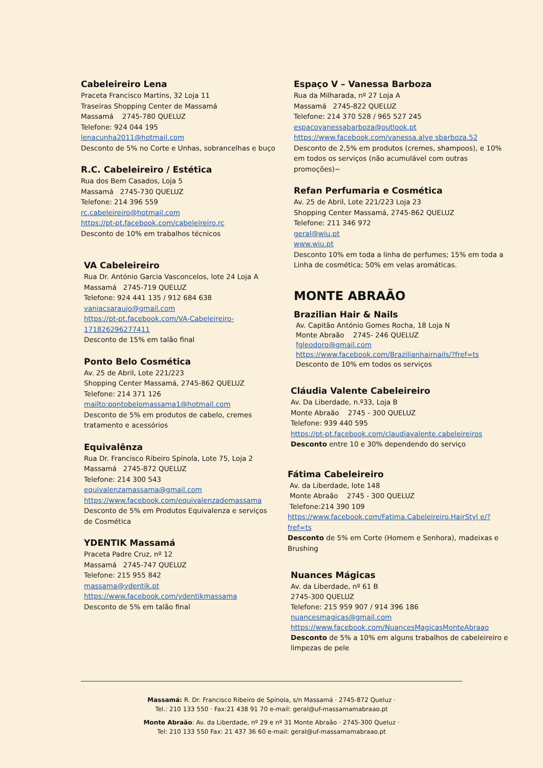Cabeleireiro Lena
Praceta Francisco Martins, 32 Loja 11
Traseiras Shopping Center de Massamá
Massamá 2745-780 QUELUZ
Telefone: 924 044 195
lenacunha2011@hotmail.com
Desconto de 5% no Corte e Unhas, sobrancelhas e buço
R.C. Cabeleireiro / Estética
Rua dos Bem Casados, Loja 5
Massamá 2745-730 QUELUZ
Telefone: 214 396 559
rc.cabeleireiro@hotmail.com
https://pt-pt.facebook.com/cabeleireiro.rc
Desconto de 10% em trabalhos técnicos
VA Cabeleireiro
Rua Dr. António Garcia Vasconcelos, lote 24 Loja A
Massamá 2745-719 QUELUZ
Telefone: 924 441 135 / 912 684 638
vaniacsaraujo@gmail.com
https://pt-pt.facebook.com/VA-Cabeleireiro-171826296277411
Desconto de 15% em talão final
Ponto Belo Cosmética
Av. 25 de Abril, Lote 221/223
Shopping Center Massamá, 2745-862 QUELUZ
Telefone: 214 371 126
mailto:pontobelomassama1@hotmail.com
Desconto de 5% em produtos de cabelo, cremes tratamento e acessórios
Equivalênza
Rua Dr. Francisco Ribeiro Spínola, Lote 75, Loja 2
Massamá 2745-872 QUELUZ
Telefone: 214 300 543
equivalenzamassama@gmail.com
https://www.facebook.com/equivalenzademassama
Desconto de 5% em Produtos Equivalenza e serviços
de Cosmética
YDENTIK Massamá
Praceta Padre Cruz, nº 12
Massamá 2745-747 QUELUZ
Telefone: 215 955 842
massama@ydentik.pt
https://www.facebook.com/ydentikmassama
Desconto de 5% em talão final
Espaço V – Vanessa Barboza
Rua da Milharada, nº 27 Loja A
Massamá 2745-822 QUELUZ
Telefone: 214 370 528 / 965 527 245
espacovanessabarboza@outlook.pt
https://www.facebook.com/vanessa.alve sbarboza.52
Desconto de 2,5% em produtos (cremes, shampoos), e 10% em todos os serviços (não acumulável com outras promoções)~
Refan Perfumaria e Cosmética
Av. 25 de Abril, Lote 221/223 Loja 23
Shopping Center Massamá, 2745-862 QUELUZ
Telefone: 211 346 972
geral@wiu.pt
www.wiu.pt
Desconto 10% em toda a linha de perfumes; 15% em toda a Linha de cosmética; 50% em velas aromáticas.
MONTE ABRAÃO
Brazilian Hair & Nails
Av. Capitão António Gomes Rocha, 18 Loja N
Monte Abraão 2745- 246 QUELUZ
fgleodoro@gmail.com
https://www.facebook.com/Brazilianhairnails/?fref=ts
Desconto de 10% em todos os serviços
Cláudia Valente Cabeleireiro
Av. Da Liberdade, n.º33, Loja B
Monte Abraão 2745 - 300 QUELUZ
Telefone: 939 440 595
https://pt-pt.facebook.com/claudiavalente.cabeleireiros
Desconto entre 10 e 30% dependendo do serviço
Fátima Cabeleireiro
Av. da Liberdade, lote 148
Monte Abraão 2745 - 300 QUELUZ
Telefone:214 390 109
https://www.facebook.com/Fatima.Cabeleireiro.HairStyl e/?fref=ts
Desconto de 5% em Corte (Homem e Senhora), madeixas e Brushing
Nuances Mágicas
Av. da Liberdade, nº 61 B
2745-300 QUELUZ
Telefone: 215 959 907 / 914 396 186
nuancesmagicas@gmail.com
https://www.facebook.com/NuancesMagicasMonteAbraao
Desconto de 5% a 10% em alguns trabalhos de cabeleireiro e limpezas de pele
Massamá: R. Dr. Francisco Ribeiro de Spínola, s/n Massamá · 2745-872 Queluz ·
Tel.: 210 133 550 · Fax:21 438 91 70 e-mail: geral@uf-massamamabraao.pt
Monte Abraão: Av. da Liberdade, nº 29 e nº 31 Monte Abraão · 2745-300 Queluz ·
Tel: 210 133 550 Fax: 21 437 36 60 e-mail: geral@uf-massamamabraao.pt